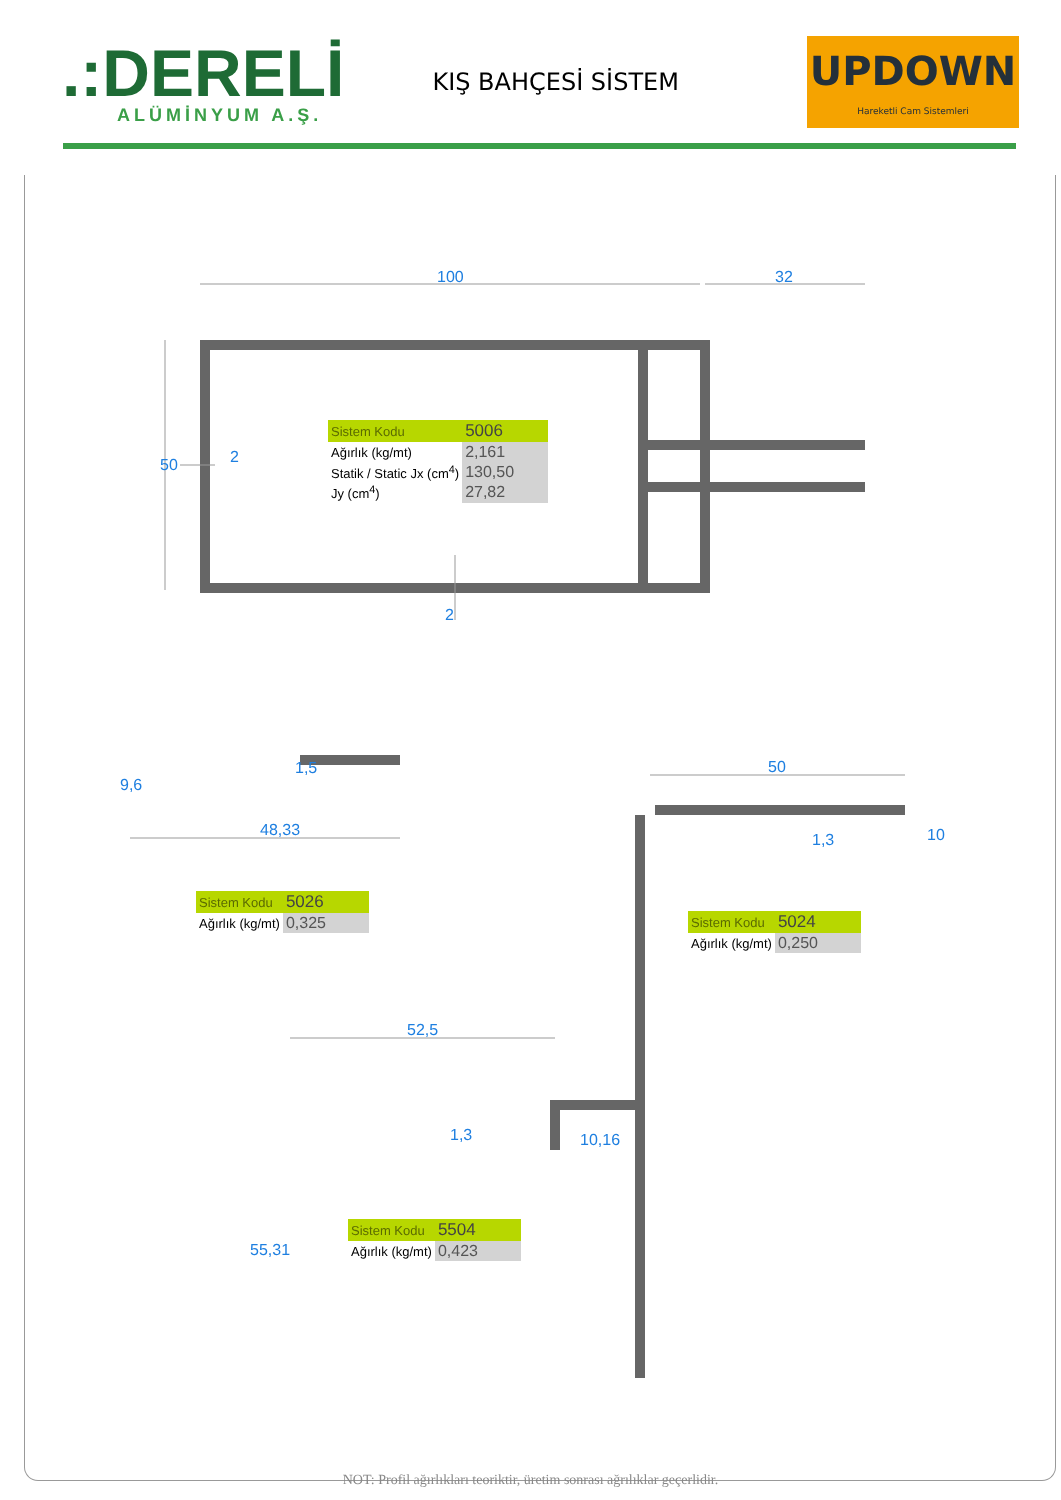.:DERELİ
ALÜMİNYUM A.Ş.
KIŞ BAHÇESİ SİSTEM
UPDOWN
Hareketli Cam Sistemleri
100
32
50
2
2
9,6
1,5
48,33
50
1,3
10
52,5
1,3
10,16
55,31
| Sistem Kodu | 5006 |
| Ağırlık (kg/mt) | 2,161 |
| Statik / Static Jx (cm<sup>4</sup>) | 130,50 |
| Jy (cm<sup>4</sup>) | 27,82 |
| Sistem Kodu | 5026 |
| Ağırlık (kg/mt) | 0,325 |
| Sistem Kodu | 5024 |
| Ağırlık (kg/mt) | 0,250 |
| Sistem Kodu | 5504 |
| Ağırlık (kg/mt) | 0,423 |
NOT: Profil ağırlıkları teoriktir, üretim sonrası ağrılıklar geçerlidir.